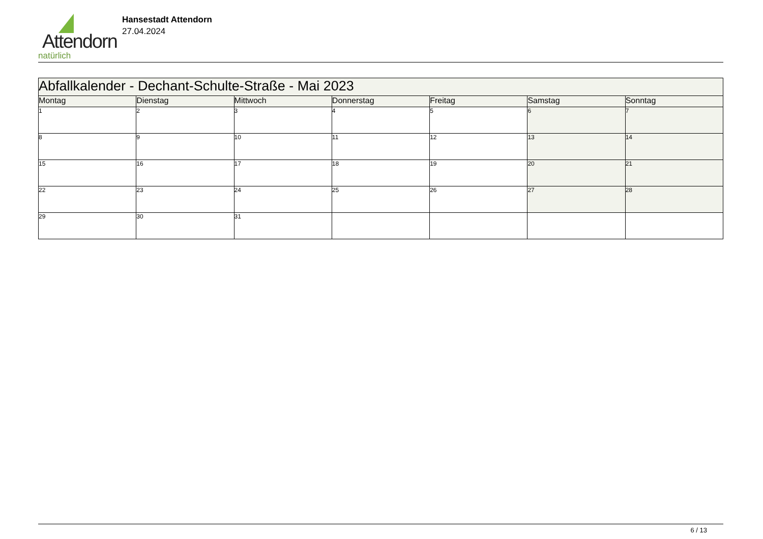Attendorn
natürlich
Hansestadt Attendorn
27.04.2024
| Abfallkalender - Dechant-Schulte-Straße - Mai 2023 | | | | | | |
| Montag | Dienstag | Mittwoch | Donnerstag | Freitag | Samstag | Sonntag |
| 1 | 2 | 3 | 4 | 5 | 6 | 7 |
| 8 | 9 | 10 | 11 | 12 | 13 | 14 |
| 15 | 16 | 17 | 18 | 19 | 20 | 21 |
| 22 | 23 | 24 | 25 | 26 | 27 | 28 |
| 29 | 30 | 31 | | | | |
6 / 13